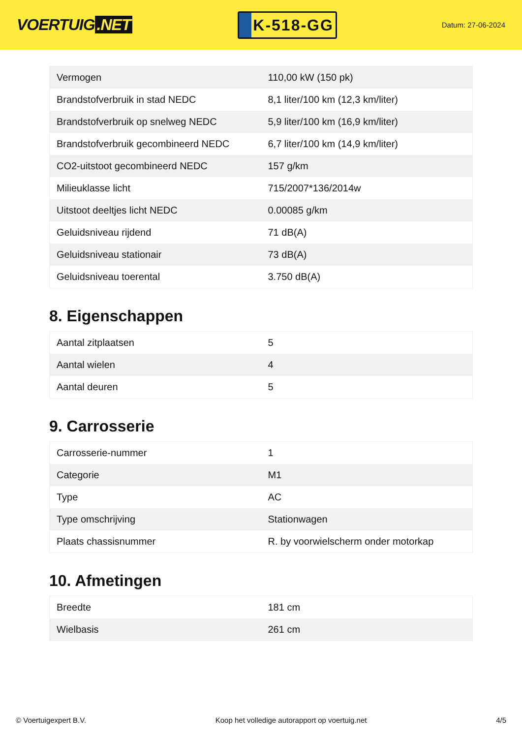VOERTUIG.NET
K-518-GG
Datum: 27-06-2024
| Vermogen | 110,00 kW (150 pk) |
| Brandstofverbruik in stad NEDC | 8,1 liter/100 km (12,3 km/liter) |
| Brandstofverbruik op snelweg NEDC | 5,9 liter/100 km (16,9 km/liter) |
| Brandstofverbruik gecombineerd NEDC | 6,7 liter/100 km (14,9 km/liter) |
| CO2-uitstoot gecombineerd NEDC | 157 g/km |
| Milieuklasse licht | 715/2007*136/2014w |
| Uitstoot deeltjes licht NEDC | 0.00085 g/km |
| Geluidsniveau rijdend | 71 dB(A) |
| Geluidsniveau stationair | 73 dB(A) |
| Geluidsniveau toerental | 3.750 dB(A) |
8. Eigenschappen
| Aantal zitplaatsen | 5 |
| Aantal wielen | 4 |
| Aantal deuren | 5 |
9. Carrosserie
| Carrosserie-nummer | 1 |
| Categorie | M1 |
| Type | AC |
| Type omschrijving | Stationwagen |
| Plaats chassisnummer | R. by voorwielscherm onder motorkap |
10. Afmetingen
| Breedte | 181 cm |
| Wielbasis | 261 cm |
© Voertuigexpert B.V. Koop het volledige autorapport op voertuig.net 4/5